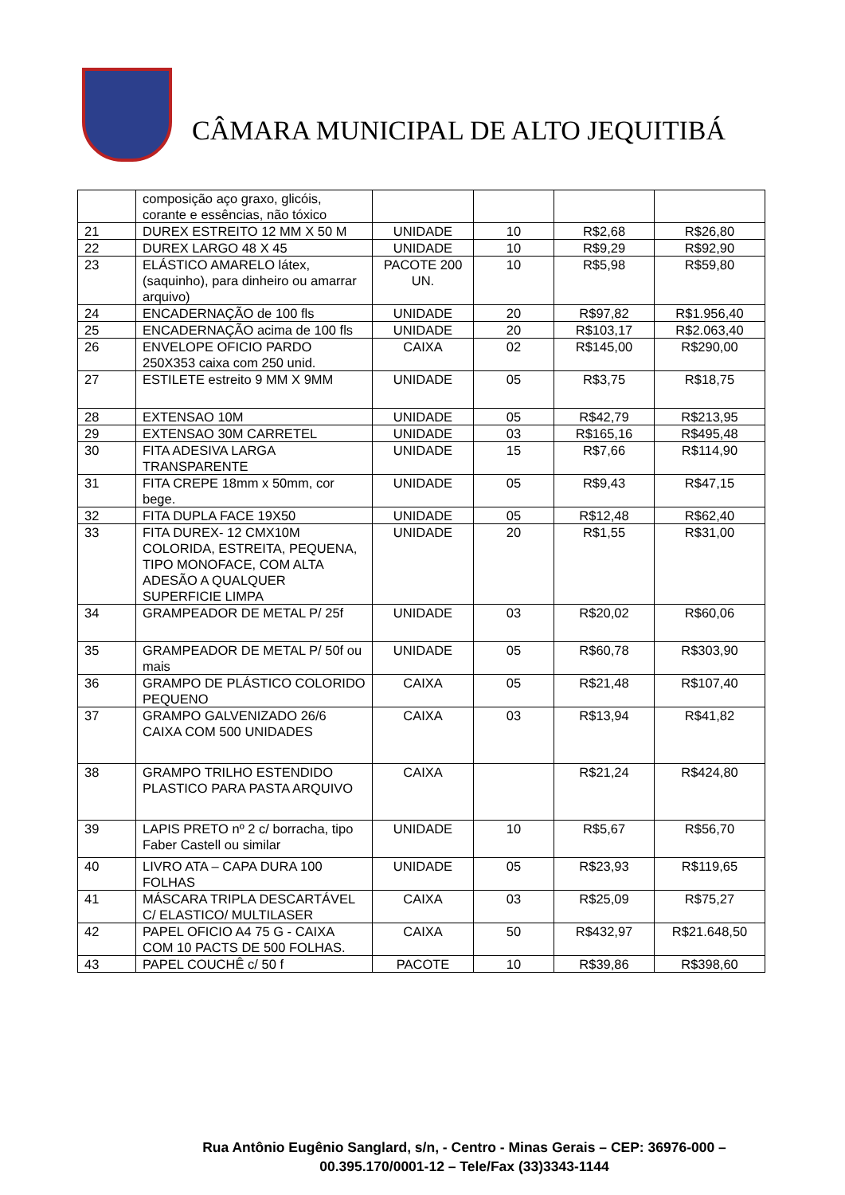CÂMARA MUNICIPAL DE ALTO JEQUITIBÁ
| | composição aço graxo, glicóis, corante e essências, não tóxico | | | | |
| 21 | DUREX ESTREITO 12 MM X 50 M | UNIDADE | 10 | R$2,68 | R$26,80 |
| 22 | DUREX LARGO 48 X 45 | UNIDADE | 10 | R$9,29 | R$92,90 |
| 23 | ELÁSTICO AMARELO látex, (saquinho), para dinheiro ou amarrar arquivo) | PACOTE 200 UN. | 10 | R$5,98 | R$59,80 |
| 24 | ENCADERNAÇÃO de 100 fls | UNIDADE | 20 | R$97,82 | R$1.956,40 |
| 25 | ENCADERNAÇÃO acima de 100 fls | UNIDADE | 20 | R$103,17 | R$2.063,40 |
| 26 | ENVELOPE OFICIO PARDO 250X353 caixa com 250 unid. | CAIXA | 02 | R$145,00 | R$290,00 |
| 27 | ESTILETE estreito 9 MM X 9MM | UNIDADE | 05 | R$3,75 | R$18,75 |
| 28 | EXTENSAO 10M | UNIDADE | 05 | R$42,79 | R$213,95 |
| 29 | EXTENSAO 30M CARRETEL | UNIDADE | 03 | R$165,16 | R$495,48 |
| 30 | FITA ADESIVA LARGA TRANSPARENTE | UNIDADE | 15 | R$7,66 | R$114,90 |
| 31 | FITA CREPE 18mm x 50mm, cor bege. | UNIDADE | 05 | R$9,43 | R$47,15 |
| 32 | FITA DUPLA FACE 19X50 | UNIDADE | 05 | R$12,48 | R$62,40 |
| 33 | FITA DUREX- 12 CMX10M COLORIDA, ESTREITA, PEQUENA, TIPO MONOFACE, COM ALTA ADESÃO A QUALQUER SUPERFICIE LIMPA | UNIDADE | 20 | R$1,55 | R$31,00 |
| 34 | GRAMPEADOR DE METAL P/ 25f | UNIDADE | 03 | R$20,02 | R$60,06 |
| 35 | GRAMPEADOR DE METAL P/ 50f ou mais | UNIDADE | 05 | R$60,78 | R$303,90 |
| 36 | GRAMPO DE PLÁSTICO COLORIDO PEQUENO | CAIXA | 05 | R$21,48 | R$107,40 |
| 37 | GRAMPO GALVENIZADO 26/6 CAIXA COM 500 UNIDADES | CAIXA | 03 | R$13,94 | R$41,82 |
| 38 | GRAMPO TRILHO ESTENDIDO PLASTICO PARA PASTA ARQUIVO | CAIXA | | R$21,24 | R$424,80 |
| 39 | LAPIS PRETO nº 2 c/ borracha, tipo Faber Castell ou similar | UNIDADE | 10 | R$5,67 | R$56,70 |
| 40 | LIVRO ATA – CAPA DURA 100 FOLHAS | UNIDADE | 05 | R$23,93 | R$119,65 |
| 41 | MÁSCARA TRIPLA DESCARTÁVEL C/ ELASTICO/ MULTILASER | CAIXA | 03 | R$25,09 | R$75,27 |
| 42 | PAPEL OFICIO A4 75 G - CAIXA COM 10 PACTS DE 500 FOLHAS. | CAIXA | 50 | R$432,97 | R$21.648,50 |
| 43 | PAPEL COUCHÊ c/ 50 f | PACOTE | 10 | R$39,86 | R$398,60 |
Rua Antônio Eugênio Sanglard, s/n, - Centro - Minas Gerais – CEP: 36976-000 –
00.395.170/0001-12 – Tele/Fax (33)3343-1144